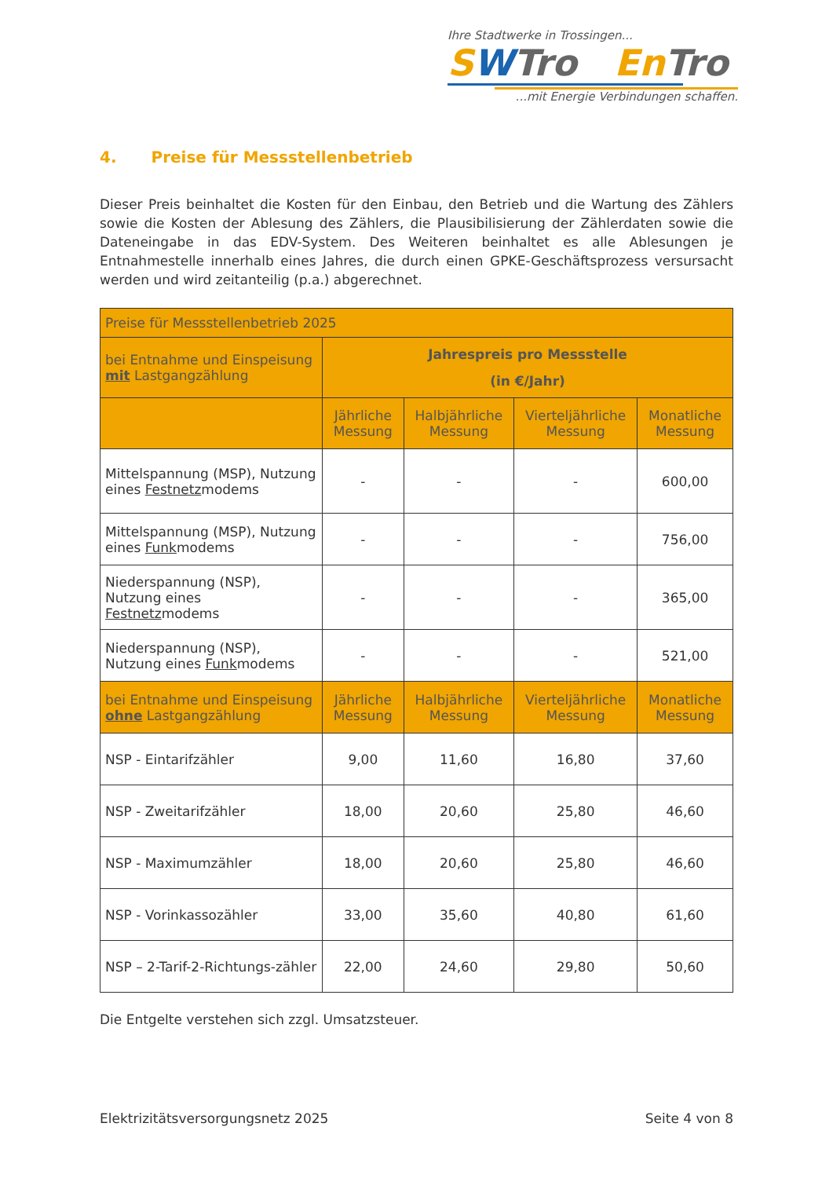Ihre Stadtwerke in Trossingen...
SWTro En Tro
...mit Energie Verbindungen schaffen.
4. Preise für Messstellenbetrieb
Dieser Preis beinhaltet die Kosten für den Einbau, den Betrieb und die Wartung des Zählers sowie die Kosten der Ablesung des Zählers, die Plausibilisierung der Zählerdaten sowie die Dateneingabe in das EDV-System. Des Weiteren beinhaltet es alle Ablesungen je Entnahmestelle innerhalb eines Jahres, die durch einen GPKE-Geschäftsprozess versursacht werden und wird zeitanteilig (p.a.) abgerechnet.
| Preise für Messstellenbetrieb 2025 | | | | |
| --- | --- | --- | --- | --- |
| bei Entnahme und Einspeisung mit Lastgangzählung | Jahrespreis pro Messstelle (in €/Jahr) | | | |
| | Jährliche Messung | Halbjährliche Messung | Vierteljährliche Messung | Monatliche Messung |
| Mittelspannung (MSP), Nutzung eines Festnetz modems | - | - | - | 600,00 |
| Mittelspannung (MSP), Nutzung eines Funk modems | - | - | - | 756,00 |
| Niederspannung (NSP), Nutzung eines Festnetz modems | - | - | - | 365,00 |
| Niederspannung (NSP), Nutzung eines Funk modems | - | - | - | 521,00 |
| bei Entnahme und Einspeisung ohne Lastgangzählung | Jährliche Messung | Halbjährliche Messung | Vierteljährliche Messung | Monatliche Messung |
| NSP - Eintarifzähler | 9,00 | 11,60 | 16,80 | 37,60 |
| NSP - Zweitarifzähler | 18,00 | 20,60 | 25,80 | 46,60 |
| NSP - Maximumzähler | 18,00 | 20,60 | 25,80 | 46,60 |
| NSP - Vorinkassozähler | 33,00 | 35,60 | 40,80 | 61,60 |
| NSP – 2-Tarif-2-Richtungs-zähler | 22,00 | 24,60 | 29,80 | 50,60 |
Die Entgelte verstehen sich zzgl. Umsatzsteuer.
Elektrizitätsversorgungsnetz 2025 Seite 4 von 8